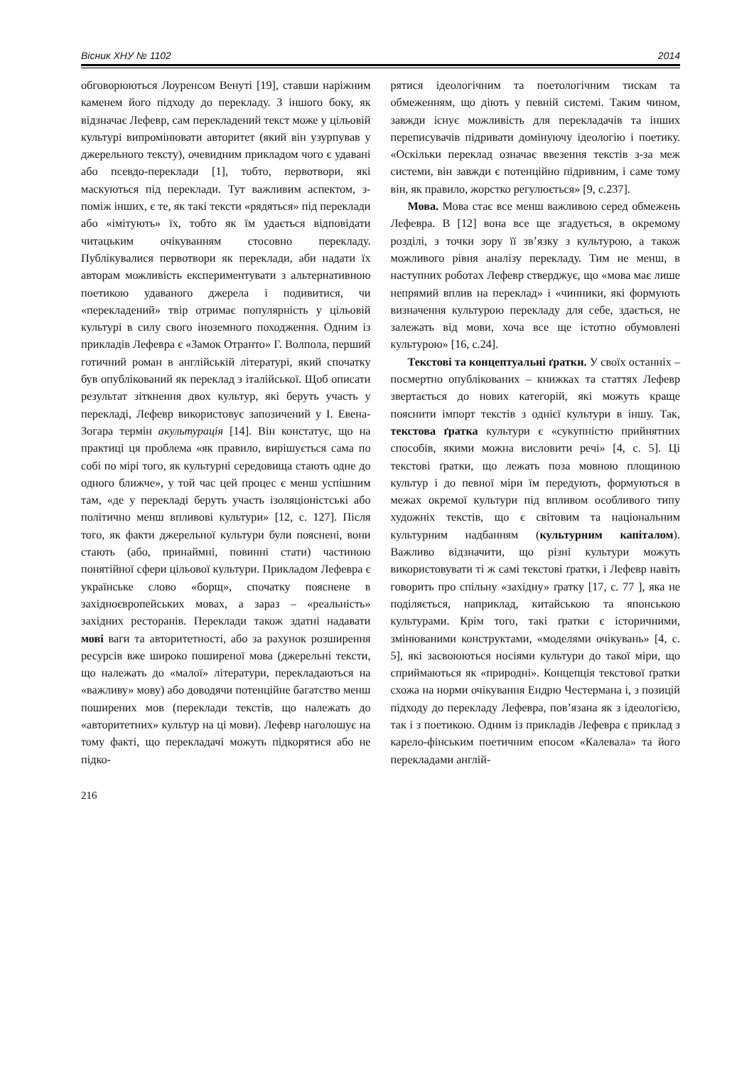Вісник ХНУ № 1102 2014
обговорюються Лоуренсом Венуті [19], ставши наріжним каменем його підходу до перекладу. З іншого боку, як відзначає Лефевр, сам перекладений текст може у цільовій культурі випромінювати авторитет (який він узурпував у джерельного тексту), очевидним прикладом чого є удавані або псевдо-переклади [1], тобто, первотвори, які маскуються під переклади. Тут важливим аспектом, з-поміж інших, є те, як такі тексти «рядяться» під переклади або «імітують» їх, тобто як їм удається відповідати читацьким очікуванням стосовно перекладу. Публікувалися первотвори як переклади, аби надати їх авторам можливість експериментувати з альтернативною поетикою удаваного джерела і подивитися, чи «перекладений» твір отримає популярність у цільовій культурі в силу свого іноземного походження. Одним із прикладів Лефевра є «Замок Отранто» Г. Волпола, перший готичний роман в англійській літературі, який спочатку був опублікований як переклад з італійської. Щоб описати результат зіткнення двох культур, які беруть участь у перекладі, Лефевр використовує запозичений у І. Евена-Зогара термін акультурація [14]. Він констатує, що на практиці ця проблема «як правило, вирішується сама по собі по мірі того, як культурні середовища стають одне до одного ближче», у той час цей процес є менш успішним там, «де у перекладі беруть участь ізоляціоністські або політично менш впливові культури» [12, с. 127]. Після того, як факти джерельної культури були пояснені, вони стають (або, принаймні, повинні стати) частиною понятійної сфери цільової культури. Прикладом Лефевра є українське слово «борщ», спочатку пояснене в західноєвропейських мовах, а зараз – «реальність» західних ресторанів. Переклади також здатні надавати мові ваги та авторитетності, або за рахунок розширення ресурсів вже широко поширеної мова (джерельні тексти, що належать до «малої» літератури, перекладаються на «важливу» мову) або доводячи потенційне багатство менш поширених мов (переклади текстів, що належать до «авторитетних» культур на ці мови). Лефевр наголошує на тому факті, що перекладачі можуть підкорятися або не підко-
рятися ідеологічним та поетологічним тискам та обмеженням, що діють у певній системі. Таким чином, завжди існує можливість для перекладачів та інших переписувачів підривати домінуючу ідеологію і поетику. «Оскільки переклад означає ввезення текстів з-за меж системи, він завжди є потенційно підривним, і саме тому він, як правило, жорстко регулюється» [9, с.237].
Мова. Мова стає все менш важливою серед обмежень Лефевра. В [12] вона все ще згадується, в окремому розділі, з точки зору її зв’язку з культурою, а також можливого рівня аналізу перекладу. Тим не менш, в наступних роботах Лефевр стверджує, що «мова має лише непрямий вплив на переклад» і «чинники, які формують визначення культурою перекладу для себе, здається, не залежать від мови, хоча все ще істотно обумовлені культурою» [16, с.24].
Текстові та концептуальні ґратки. У своїх останніх – посмертно опублікованих – книжках та статтях Лефевр звертається до нових категорій, які можуть краще пояснити імпорт текстів з однієї культури в іншу. Так, текстова ґратка культури є «сукупністю прийнятних способів, якими можна висловити речі» [4, с. 5]. Ці текстові ґратки, що лежать поза мовною площиною культур і до певної міри їм передують, формуються в межах окремої культури під впливом особливого типу художніх текстів, що є світовим та національним культурним надбанням (культурним капіталом). Важливо відзначити, що різні культури можуть використовувати ті ж самі текстові ґратки, і Лефевр навіть говорить про спільну «західну» ґратку [17, с. 77 ], яка не поділяється, наприклад, китайською та японською культурами. Крім того, такі ґратки є історичними, змінюваними конструктами, «моделями очікувань» [4, с. 5], які засвоюються носіями культури до такої міри, що сприймаються як «природні». Концепція текстової ґратки схожа на норми очікування Ендрю Честермана і, з позицій підходу до перекладу Лефевра, пов’язана як з ідеологією, так і з поетикою. Одним із прикладів Лефевра є приклад з карело-фінським поетичним епосом «Калевала» та його перекладами англій-
216